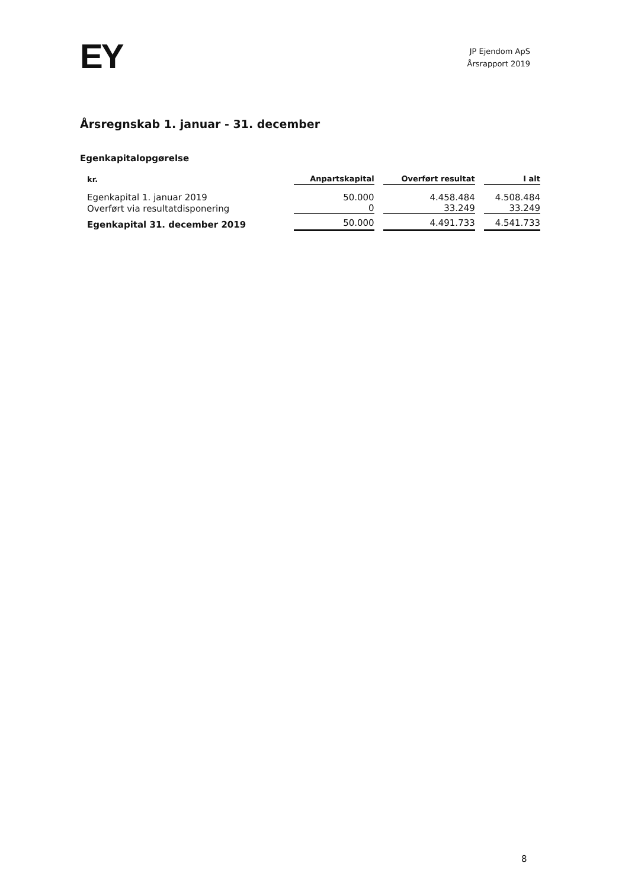EY
JP Ejendom ApS
Årsrapport 2019
Årsregnskab 1. januar - 31. december
Egenkapitalopgørelse
| kr. | Anpartskapital | Overført resultat | I alt |
| --- | --- | --- | --- |
| Egenkapital 1. januar 2019 | 50.000 | 4.458.484 | 4.508.484 |
| Overført via resultatdisponering | 0 | 33.249 | 33.249 |
| Egenkapital 31. december 2019 | 50.000 | 4.491.733 | 4.541.733 |
8